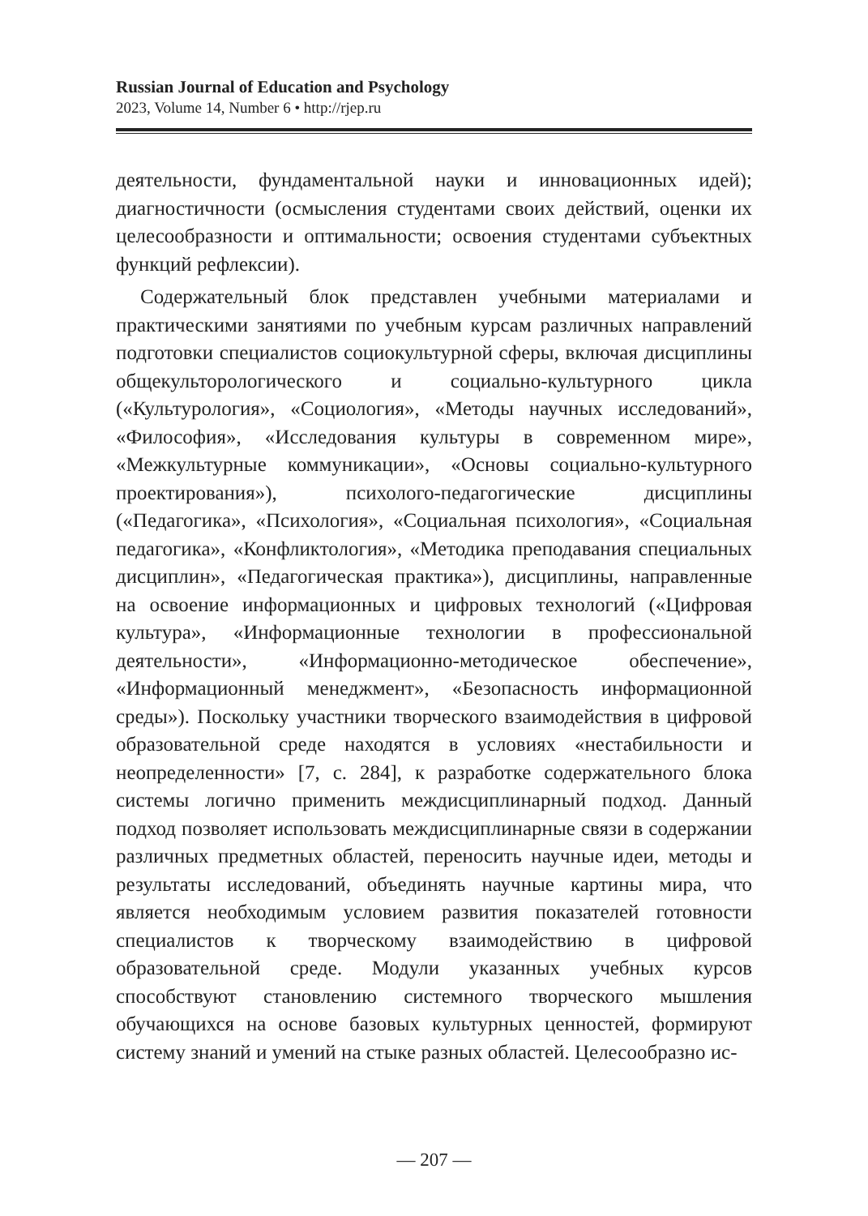Russian Journal of Education and Psychology
2023, Volume 14, Number 6 • http://rjep.ru
деятельности, фундаментальной науки и инновационных идей); диагностичности (осмысления студентами своих действий, оценки их целесообразности и оптимальности; освоения студентами субъектных функций рефлексии).
Содержательный блок представлен учебными материалами и практическими занятиями по учебным курсам различных направлений подготовки специалистов социокультурной сферы, включая дисциплины общекульторологического и социально-культурного цикла («Культурология», «Социология», «Методы научных исследований», «Философия», «Исследования культуры в современном мире», «Межкультурные коммуникации», «Основы социально-культурного проектирования»), психолого-педагогические дисциплины («Педагогика», «Психология», «Социальная психология», «Социальная педагогика», «Конфликтология», «Методика преподавания специальных дисциплин», «Педагогическая практика»), дисциплины, направленные на освоение информационных и цифровых технологий («Цифровая культура», «Информационные технологии в профессиональной деятельности», «Информационно-методическое обеспечение», «Информационный менеджмент», «Безопасность информационной среды»). Поскольку участники творческого взаимодействия в цифровой образовательной среде находятся в условиях «нестабильности и неопределенности» [7, с. 284], к разработке содержательного блока системы логично применить междисциплинарный подход. Данный подход позволяет использовать междисциплинарные связи в содержании различных предметных областей, переносить научные идеи, методы и результаты исследований, объединять научные картины мира, что является необходимым условием развития показателей готовности специалистов к творческому взаимодействию в цифровой образовательной среде. Модули указанных учебных курсов способствуют становлению системного творческого мышления обучающихся на основе базовых культурных ценностей, формируют систему знаний и умений на стыке разных областей. Целесообразно ис-
— 207 —